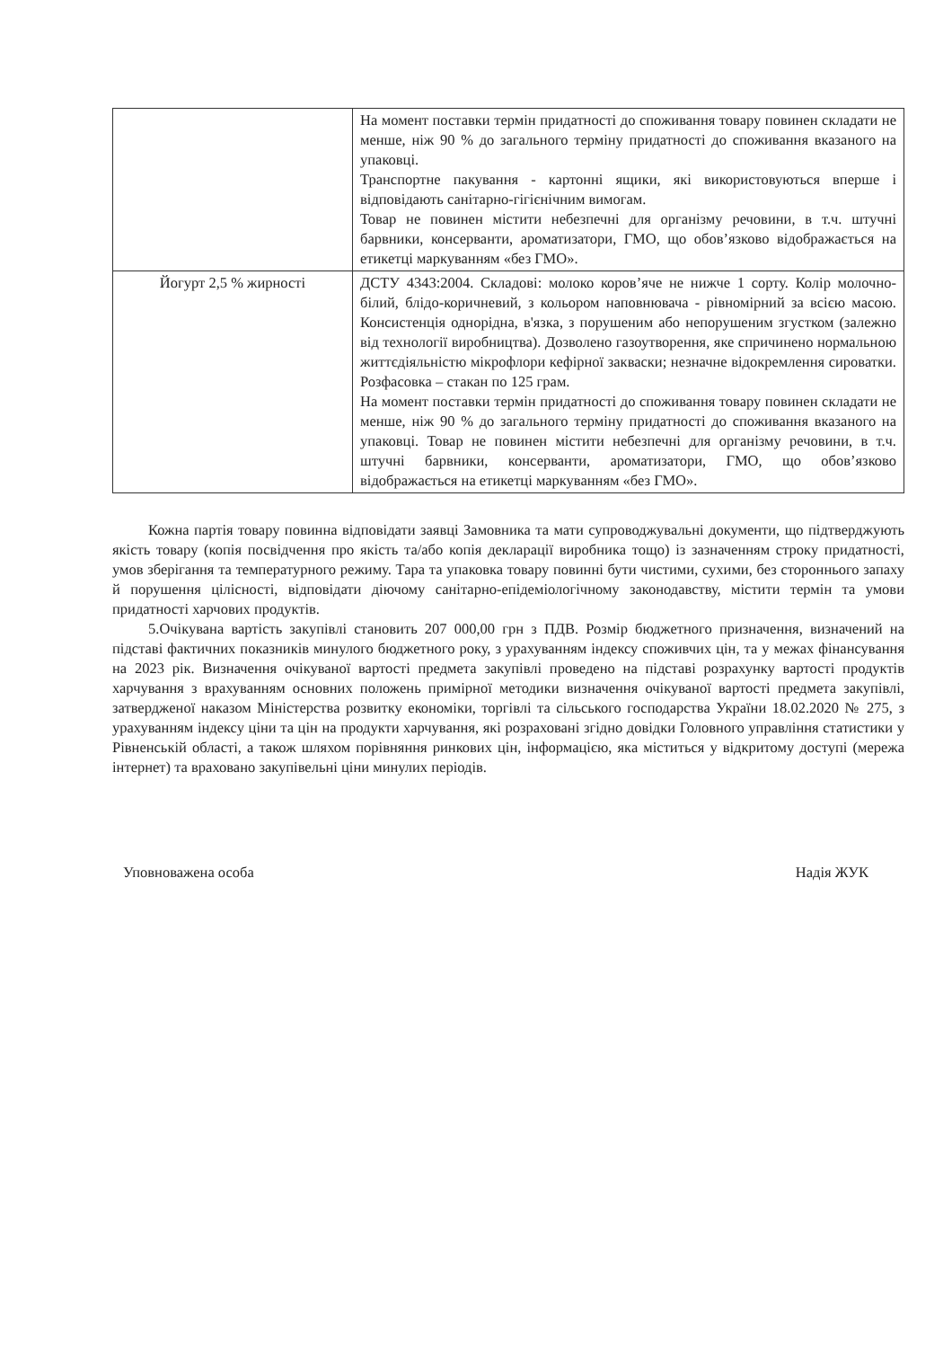| | На момент поставки термін придатності до споживання товару повинен складати не менше, ніж 90 % до загального терміну придатності до споживання вказаного на упаковці. Транспортне пакування - картонні ящики, які використовуються вперше і відповідають санітарно-гігієнічним вимогам. Товар не повинен містити небезпечні для організму речовини, в т.ч. штучні барвники, консерванти, ароматизатори, ГМО, що обов’язково відображається на етикетці маркуванням «без ГМО». |
| Йогурт 2,5 % жирності | ДСТУ 4343:2004. Складові: молоко коров’яче не нижче 1 сорту. Колір молочно-білий, блідо-коричневий, з кольором наповнювача - рівномірний за всією масою. Консистенція однорідна, в'язка, з порушеним або непорушеним згустком (залежно від технології виробництва). Дозволено газоутворення, яке спричинено нормальною життєдіяльністю мікрофлори кефірної закваски; незначне відокремлення сироватки. Розфасовка – стакан по 125 грам. На момент поставки термін придатності до споживання товару повинен складати не менше, ніж 90 % до загального терміну придатності до споживання вказаного на упаковці. Товар не повинен містити небезпечні для організму речовини, в т.ч. штучні барвники, консерванти, ароматизатори, ГМО, що обов’язково відображається на етикетці маркуванням «без ГМО». |
Кожна партія товару повинна відповідати заявці Замовника та мати супроводжувальні документи, що підтверджують якість товару (копія посвідчення про якість та/або копія декларації виробника тощо) із зазначенням строку придатності, умов зберігання та температурного режиму. Тара та упаковка товару повинні бути чистими, сухими, без стороннього запаху й порушення цілісності, відповідати діючому санітарно-епідеміологічному законодавству, містити термін та умови придатності харчових продуктів.
5.Очікувана вартість закупівлі становить 207 000,00 грн з ПДВ. Розмір бюджетного призначення, визначений на підставі фактичних показників минулого бюджетного року, з урахуванням індексу споживчих цін, та у межах фінансування на 2023 рік. Визначення очікуваної вартості предмета закупівлі проведено на підставі розрахунку вартості продуктів харчування з врахуванням основних положень примірної методики визначення очікуваної вартості предмета закупівлі, затвердженої наказом Міністерства розвитку економіки, торгівлі та сільського господарства України 18.02.2020 № 275, з урахуванням індексу ціни та цін на продукти харчування, які розраховані згідно довідки Головного управління статистики у Рівненській області, а також шляхом порівняння ринкових цін, інформацією, яка міститься у відкритому доступі (мережа інтернет) та враховано закупівельні ціни минулих періодів.
Уповноважена особа Надія ЖУК